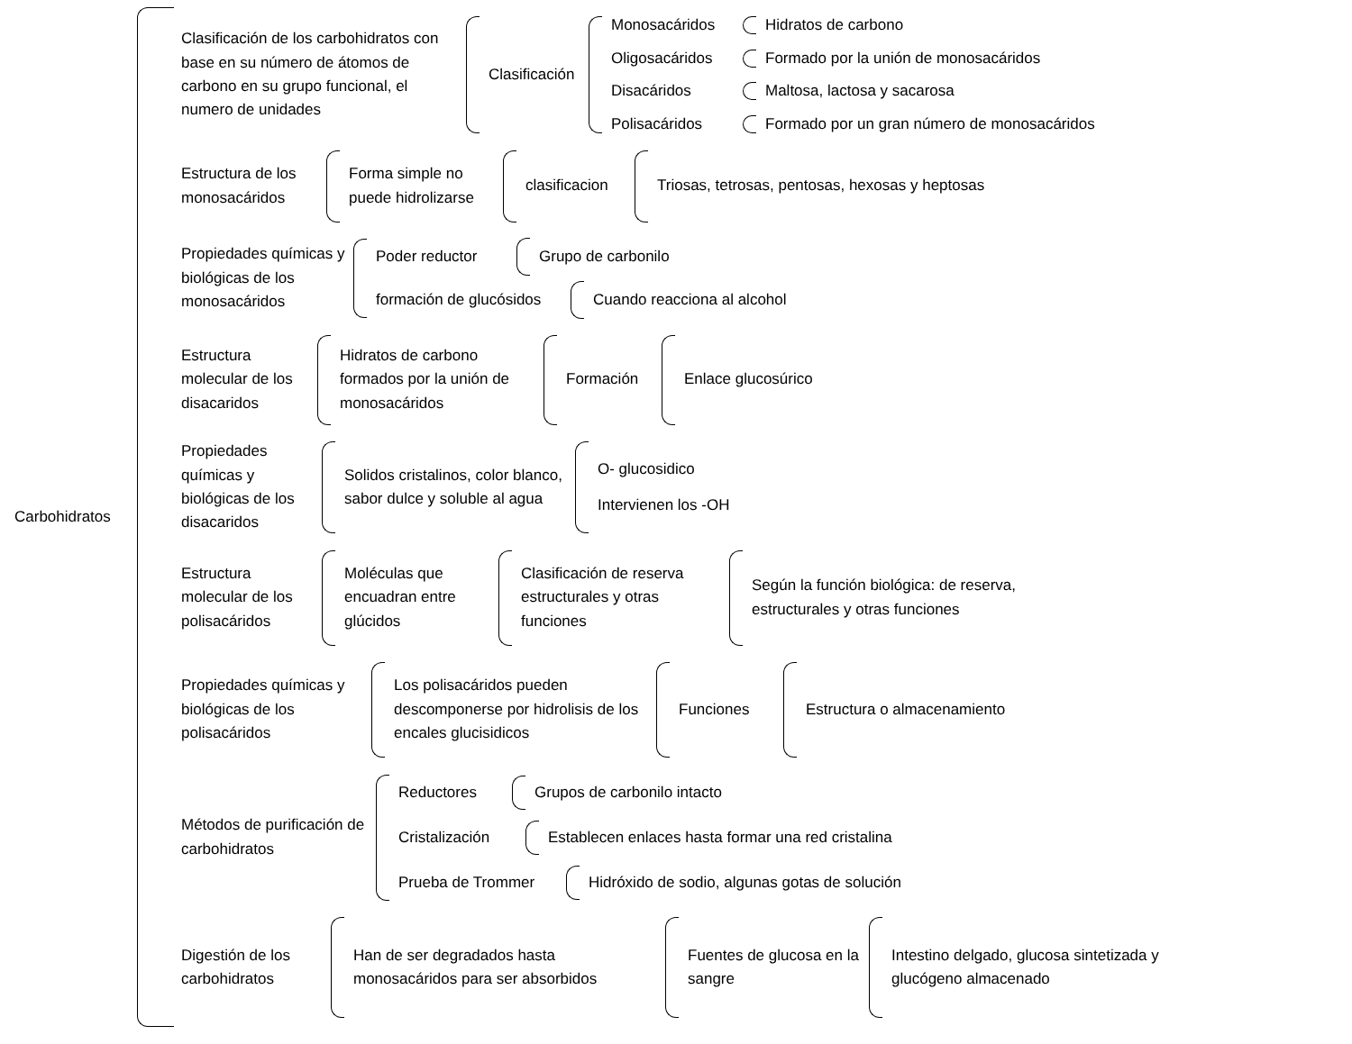Carbohidratos
Clasificación de los carbohidratos con base en su número de átomos de carbono en su grupo funcional, el numero de unidades
Clasificación
Monosacáridos Hidratos de carbono
Oligosacáridos
Formado por la unión de monosacáridos
Disacáridos Maltosa, lactosa y sacarosa
Polisacáridos
Formado por un gran número de monosacáridos
Estructura de los monosacáridos
Forma simple no puede hidrolizarse
clasificacion
Triosas, tetrosas, pentosas, hexosas y heptosas
Propiedades químicas y biológicas de los monosacáridos
Poder reductor Grupo de carbonilo
formación de glucósidos
Cuando reacciona al alcohol
Estructura molecular de los disacaridos
Hidratos de carbono formados por la unión de monosacáridos
Formación Enlace glucosúrico
Propiedades químicas y biológicas de los disacaridos
Solidos cristalinos, color blanco, sabor dulce y soluble al agua
O- glucosidico
Intervienen los -OH
Estructura molecular de los polisacáridos
Moléculas que encuadran entre glúcidos
Clasificación de reserva estructurales y otras funciones
Según la función biológica: de reserva, estructurales y otras funciones
Propiedades químicas y biológicas de los polisacáridos
Los polisacáridos pueden descomponerse por hidrolisis de los encales glucisidicos
Funciones Estructura o almacenamiento
Métodos de purificación de carbohidratos
Reductores Grupos de carbonilo intacto
Cristalización
Establecen enlaces hasta formar una red cristalina
Prueba de Trommer
Hidróxido de sodio, algunas gotas de solución
Digestión de los carbohidratos
Han de ser degradados hasta monosacáridos para ser absorbidos
Fuentes de glucosa en la sangre
Intestino delgado, glucosa sintetizada y glucógeno almacenado